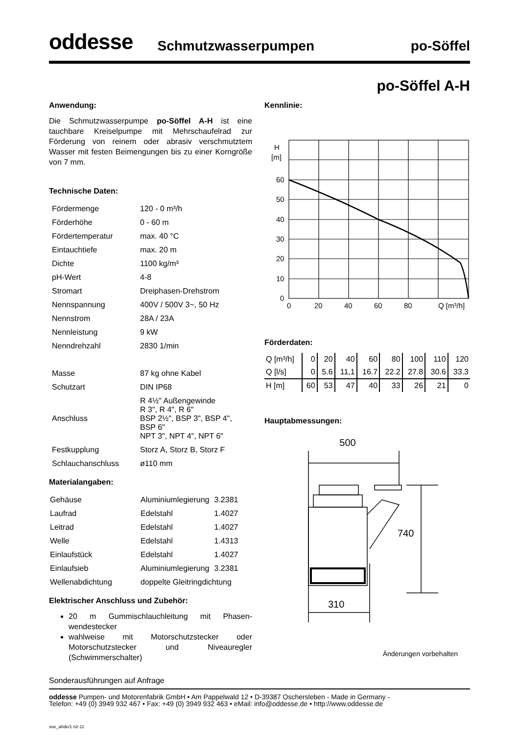oddesse Schmutzwasserpumpen po-Söffel
po-Söffel A-H
Anwendung:
Die Schmutzwasserpumpe po-Söffel A-H ist eine tauchbare Kreiselpumpe mit Mehrschaufelrad zur Förderung von reinem oder abrasiv verschmutztem Wasser mit festen Beimengungen bis zu einer Korngröße von 7 mm.
Technische Daten:
| Fördermenge | 120 - 0 m³/h |
| Förderhöhe | 0 - 60 m |
| Fördertemperatur | max. 40 °C |
| Eintauchtiefe | max. 20 m |
| Dichte | 1100 kg/m³ |
| pH-Wert | 4-8 |
| Stromart | Dreiphasen-Drehstrom |
| Nennspannung | 400V / 500V 3~, 50 Hz |
| Nennstrom | 28A / 23A |
| Nennleistung | 9 kW |
| Nenndrehzahl | 2830 1/min |
| Masse | 87 kg ohne Kabel |
| Schutzart | DIN IP68 |
| Anschluss | R 4½" Außengewinde R 3", R 4", R 6" BSP 2½", BSP 3", BSP 4", BSP 6" NPT 3", NPT 4", NPT 6" |
| Festkupplung | Storz A, Storz B, Storz F |
| Schlauchanschluss | ø110 mm |
Materialangaben:
| Gehäuse | Aluminiumlegierung | 3.2381 |
| Laufrad | Edelstahl | 1.4027 |
| Leitrad | Edelstahl | 1.4027 |
| Welle | Edelstahl | 1.4313 |
| Einlaufstück | Edelstahl | 1.4027 |
| Einlaufsieb | Aluminiumlegierung | 3.2381 |
| Wellenabdichtung | doppelte Gleitringdichtung | |
Elektrischer Anschluss und Zubehör:
20 m Gummischlauchleitung mit Phasen-wendestecker
wahlweise mit Motorschutzstecker oder Motorschutzstecker und Niveauregler (Schwimmerschalter)
Sonderausführungen auf Anfrage
Kennlinie:
H
[m]
60
50
40
30
20
10
0
0
20
40
60
80
Q [m³/h]
Förderdaten:
| Q [m³/h] | 0 | 20 | 40 | 60 | 80 | 100 | 110 | 120 |
| Q [l/s] | 0 | 5.6 | 11,1 | 16.7 | 22.2 | 27.8 | 30.6 | 33.3 |
| H [m] | 60 | 53 | 47 | 40 | 33 | 26 | 21 | 0 |
Hauptabmessungen:
500
740
310
Änderungen vorbehalten
oddesse Pumpen- und Motorenfabrik GmbH • Am Pappelwald 12 • D-39387 Oschersleben - Made in Germany -
Telefon: +49 (0) 3949 932 467 • Fax: +49 (0) 3949 932 463 • eMail: info@oddesse.de • http://www.oddesse.de
soe_ahde/1 n2-11